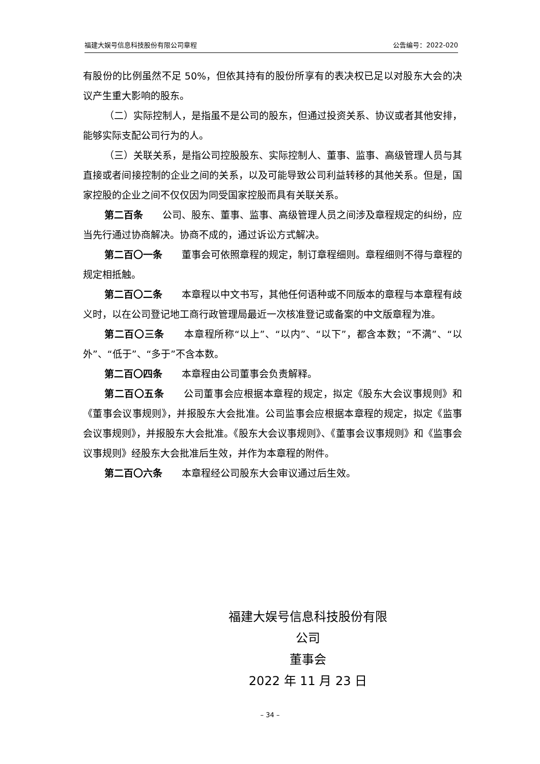福建大娱号信息科技股份有限公司章程 公告编号：2022-020
有股份的比例虽然不足 50%，但依其持有的股份所享有的表决权已足以对股东大会的决议产生重大影响的股东。
（二）实际控制人，是指虽不是公司的股东，但通过投资关系、协议或者其他安排，能够实际支配公司行为的人。
（三）关联关系，是指公司控股股东、实际控制人、董事、监事、高级管理人员与其直接或者间接控制的企业之间的关系，以及可能导致公司利益转移的其他关系。但是，国家控股的企业之间不仅仅因为同受国家控股而具有关联关系。
第二百条　　公司、股东、董事、监事、高级管理人员之间涉及章程规定的纠纷，应当先行通过协商解决。协商不成的，通过诉讼方式解决。
第二百〇一条　　董事会可依照章程的规定，制订章程细则。章程细则不得与章程的规定相抵触。
第二百〇二条　　本章程以中文书写，其他任何语种或不同版本的章程与本章程有歧义时，以在公司登记地工商行政管理局最近一次核准登记或备案的中文版章程为准。
第二百〇三条　　本章程所称“以上”、“以内”、“以下”，都含本数；“不满”、“以外”、“低于”、“多于”不含本数。
第二百〇四条　　本章程由公司董事会负责解释。
第二百〇五条　　公司董事会应根据本章程的规定，拟定《股东大会议事规则》和《董事会议事规则》，并报股东大会批准。公司监事会应根据本章程的规定，拟定《监事会议事规则》，并报股东大会批准。《股东大会议事规则》、《董事会议事规则》和《监事会议事规则》经股东大会批准后生效，并作为本章程的附件。
第二百〇六条　　本章程经公司股东大会审议通过后生效。
福建大娱号信息科技股份有限公司
董事会
2022 年 11 月 23 日
– 34 –